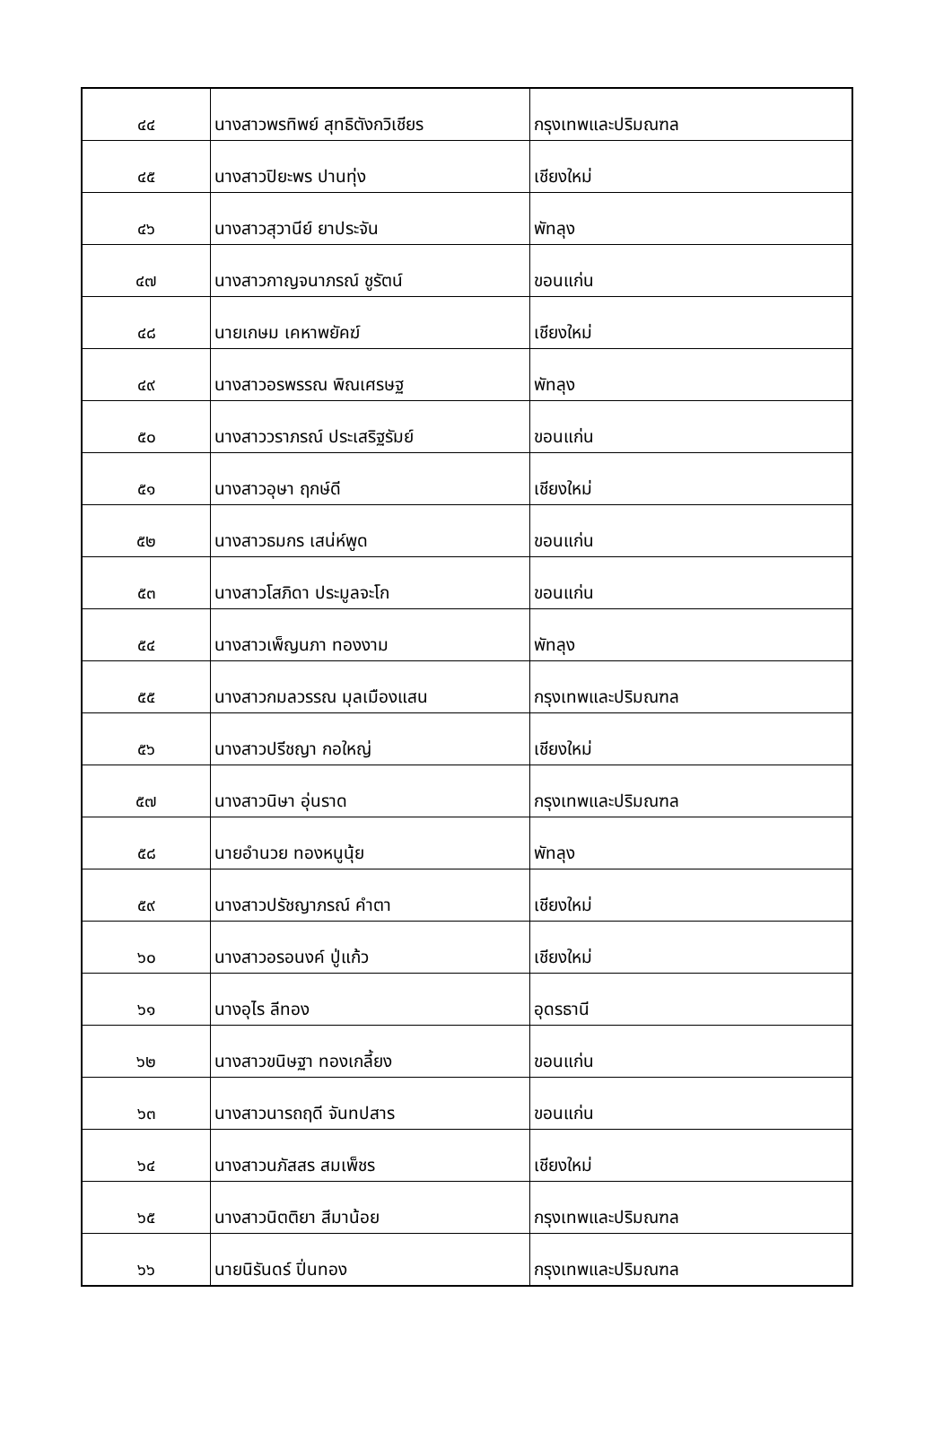| ๔๔ | นางสาวพรทิพย์ สุทธิตังกวิเชียร | กรุงเทพและปริมณฑล |
| ๔๕ | นางสาวปิยะพร ปานทุ่ง | เชียงใหม่ |
| ๔๖ | นางสาวสุวานีย์ ยาประจัน | พัทลุง |
| ๔๗ | นางสาวกาญจนาภรณ์ ชูรัตน์ | ขอนแก่น |
| ๔๘ | นายเกษม เคหาพยัคฆ์ | เชียงใหม่ |
| ๔๙ | นางสาวอรพรรณ พิณเศรษฐ | พัทลุง |
| ๕๐ | นางสาววราภรณ์ ประเสริฐรัมย์ | ขอนแก่น |
| ๕๑ | นางสาวอุษา ฤกษ์ดี | เชียงใหม่ |
| ๕๒ | นางสาวธมกร เสน่ห์พูด | ขอนแก่น |
| ๕๓ | นางสาวโสภิดา ประมูลจะโก | ขอนแก่น |
| ๕๔ | นางสาวเพ็ญนภา ทองงาม | พัทลุง |
| ๕๕ | นางสาวกมลวรรณ มุลเมืองแสน | กรุงเทพและปริมณฑล |
| ๕๖ | นางสาวปรีชญา กอใหญ่ | เชียงใหม่ |
| ๕๗ | นางสาวนิษา อุ่นราด | กรุงเทพและปริมณฑล |
| ๕๘ | นายอำนวย ทองหนูนุ้ย | พัทลุง |
| ๕๙ | นางสาวปรัชญาภรณ์ คำตา | เชียงใหม่ |
| ๖๐ | นางสาวอรอนงค์ ปู่แก้ว | เชียงใหม่ |
| ๖๑ | นางอุไร ลีทอง | อุดรธานี |
| ๖๒ | นางสาวขนิษฐา ทองเกลี้ยง | ขอนแก่น |
| ๖๓ | นางสาวนารถฤดี จันทปสาร | ขอนแก่น |
| ๖๔ | นางสาวนภัสสร สมเพ็ชร | เชียงใหม่ |
| ๖๕ | นางสาวนิตติยา สีมาน้อย | กรุงเทพและปริมณฑล |
| ๖๖ | นายนิรันดร์ ปิ่นทอง | กรุงเทพและปริมณฑล |